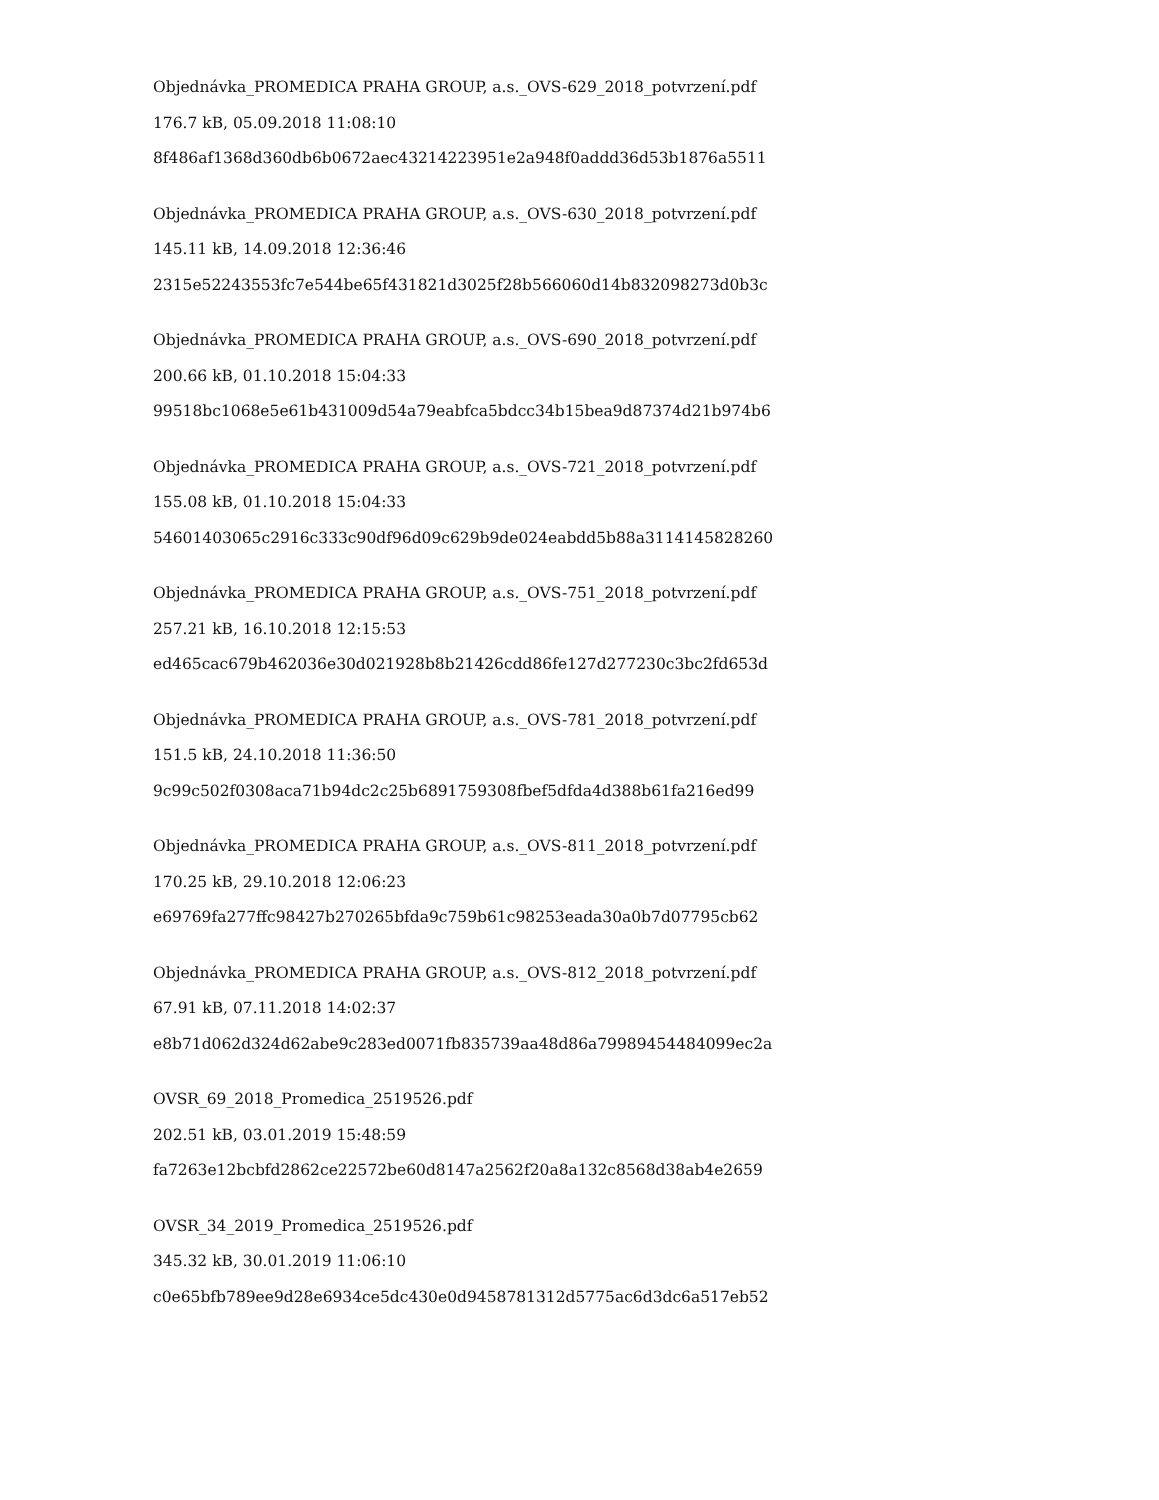Objednávka_PROMEDICA PRAHA GROUP, a.s._OVS-629_2018_potvrzení.pdf
176.7 kB, 05.09.2018 11:08:10
8f486af1368d360db6b0672aec43214223951e2a948f0addd36d53b1876a5511
Objednávka_PROMEDICA PRAHA GROUP, a.s._OVS-630_2018_potvrzení.pdf
145.11 kB, 14.09.2018 12:36:46
2315e52243553fc7e544be65f431821d3025f28b566060d14b832098273d0b3c
Objednávka_PROMEDICA PRAHA GROUP, a.s._OVS-690_2018_potvrzení.pdf
200.66 kB, 01.10.2018 15:04:33
99518bc1068e5e61b431009d54a79eabfca5bdcc34b15bea9d87374d21b974b6
Objednávka_PROMEDICA PRAHA GROUP, a.s._OVS-721_2018_potvrzení.pdf
155.08 kB, 01.10.2018 15:04:33
54601403065c2916c333c90df96d09c629b9de024eabdd5b88a3114145828260
Objednávka_PROMEDICA PRAHA GROUP, a.s._OVS-751_2018_potvrzení.pdf
257.21 kB, 16.10.2018 12:15:53
ed465cac679b462036e30d021928b8b21426cdd86fe127d277230c3bc2fd653d
Objednávka_PROMEDICA PRAHA GROUP, a.s._OVS-781_2018_potvrzení.pdf
151.5 kB, 24.10.2018 11:36:50
9c99c502f0308aca71b94dc2c25b6891759308fbef5dfda4d388b61fa216ed99
Objednávka_PROMEDICA PRAHA GROUP, a.s._OVS-811_2018_potvrzení.pdf
170.25 kB, 29.10.2018 12:06:23
e69769fa277ffc98427b270265bfda9c759b61c98253eada30a0b7d07795cb62
Objednávka_PROMEDICA PRAHA GROUP, a.s._OVS-812_2018_potvrzení.pdf
67.91 kB, 07.11.2018 14:02:37
e8b71d062d324d62abe9c283ed0071fb835739aa48d86a79989454484099ec2a
OVSR_69_2018_Promedica_2519526.pdf
202.51 kB, 03.01.2019 15:48:59
fa7263e12bcbfd2862ce22572be60d8147a2562f20a8a132c8568d38ab4e2659
OVSR_34_2019_Promedica_2519526.pdf
345.32 kB, 30.01.2019 11:06:10
c0e65bfb789ee9d28e6934ce5dc430e0d9458781312d5775ac6d3dc6a517eb52